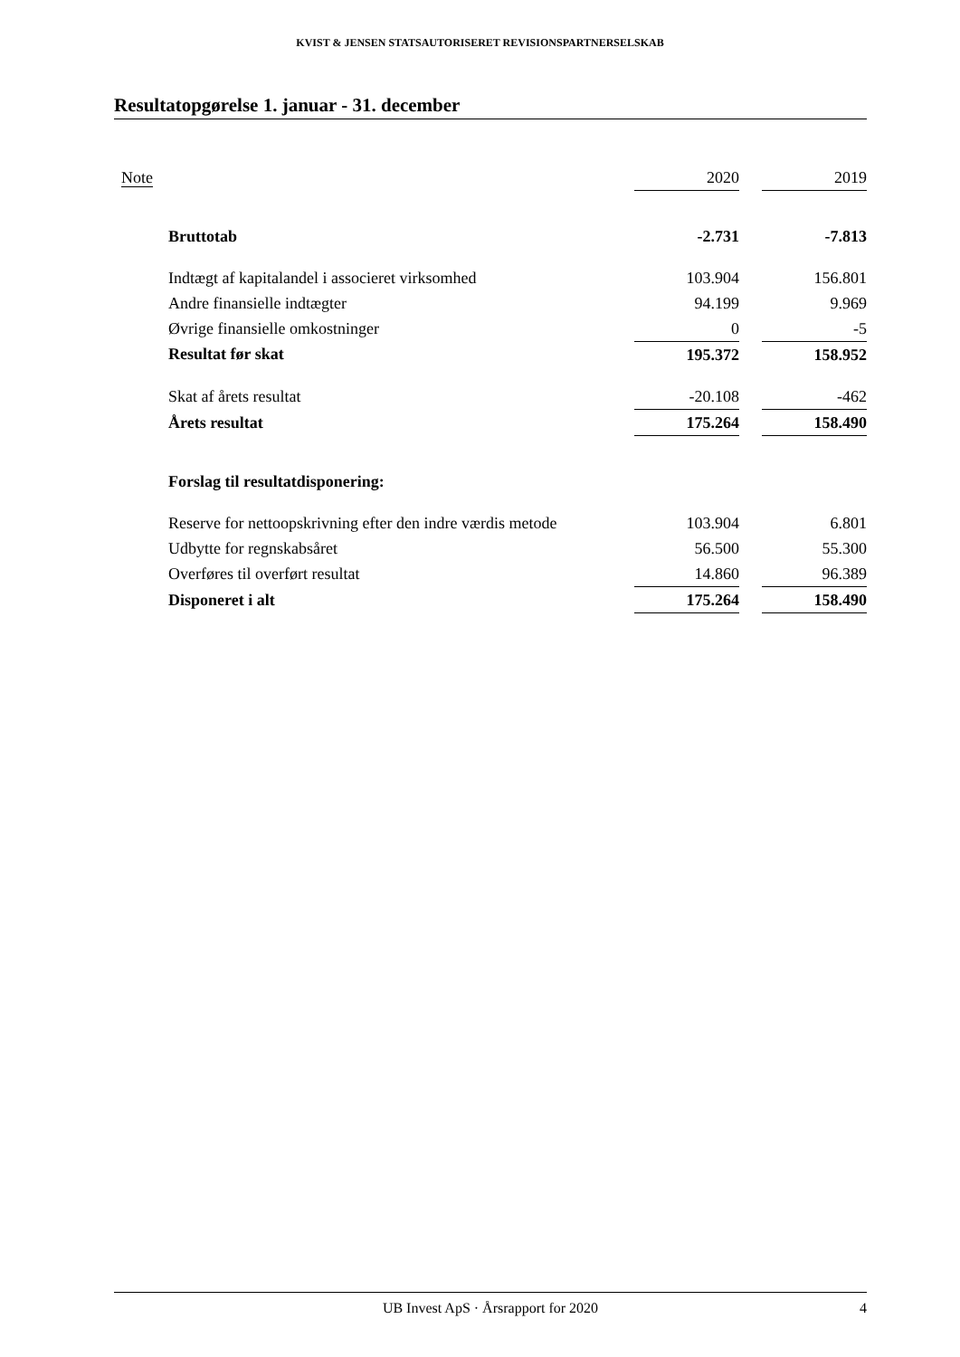KVIST & JENSEN STATSAUTORISERET REVISIONSPARTNERSELSKAB
Resultatopgørelse 1. januar - 31. december
| Note | | 2020 | | 2019 |
| | Bruttotab | -2.731 | | -7.813 |
| | Indtægt af kapitalandel i associeret virksomhed | 103.904 | | 156.801 |
| | Andre finansielle indtægter | 94.199 | | 9.969 |
| | Øvrige finansielle omkostninger | 0 | | -5 |
| | Resultat før skat | 195.372 | | 158.952 |
| | Skat af årets resultat | -20.108 | | -462 |
| | Årets resultat | 175.264 | | 158.490 |
| | Forslag til resultatdisponering: | | | |
| | Reserve for nettoopskrivning efter den indre værdis metode | 103.904 | | 6.801 |
| | Udbytte for regnskabsåret | 56.500 | | 55.300 |
| | Overføres til overført resultat | 14.860 | | 96.389 |
| | Disponeret i alt | 175.264 | | 158.490 |
UB Invest ApS · Årsrapport for 2020 4